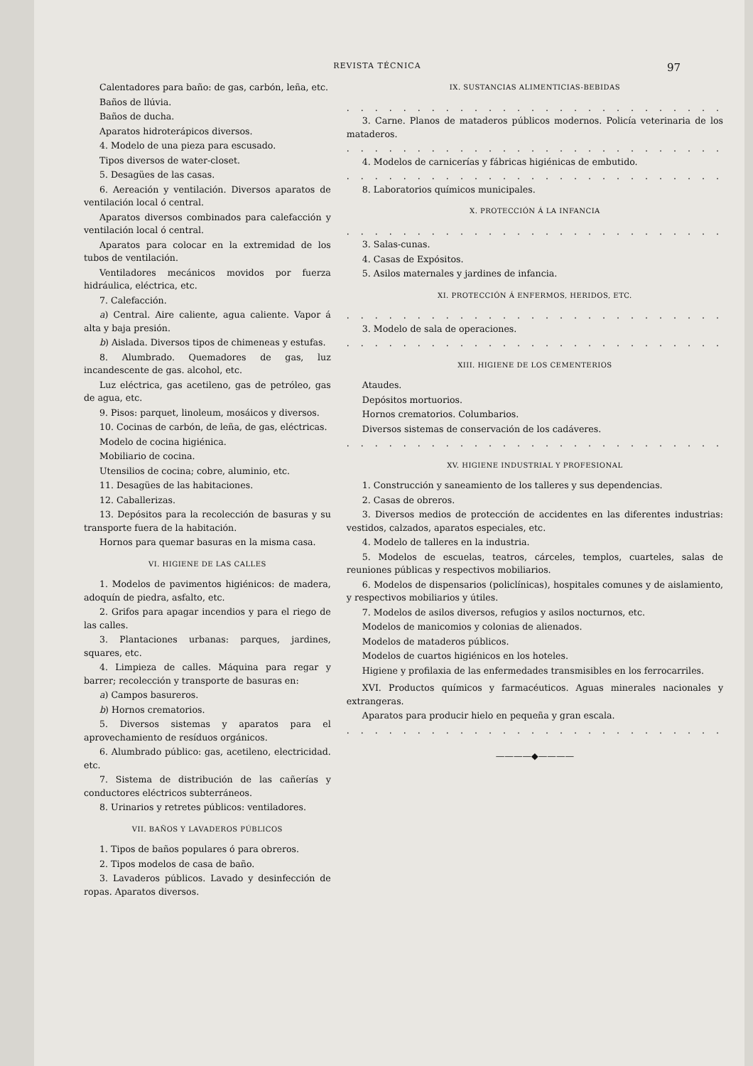REVISTA TÉCNICA 97
Calentadores para baño: de gas, carbón, leña, etc.
Baños de llúvia.
Baños de ducha.
Aparatos hidroterápicos diversos.
4. Modelo de una pieza para escusado.
Tipos diversos de water-closet.
5. Desagües de las casas.
6. Aereación y ventilación. Diversos aparatos de ventilación local ó central.
Aparatos diversos combinados para calefacción y ventilación local ó central.
Aparatos para colocar en la extremidad de los tubos de ventilación.
Ventiladores mecánicos movidos por fuerza hidráulica, eléctrica, etc.
7. Calefacción.
a) Central. Aire caliente, agua caliente. Vapor á alta y baja presión.
b) Aislada. Diversos tipos de chimeneas y estufas.
8. Alumbrado. Quemadores de gas, luz incandescente de gas. alcohol, etc.
Luz eléctrica, gas acetileno, gas de petróleo, gas de agua, etc.
9. Pisos: parquet, linoleum, mosáicos y diversos.
10. Cocinas de carbón, de leña, de gas, eléctricas.
Modelo de cocina higiénica.
Mobiliario de cocina.
Utensilios de cocina; cobre, aluminio, etc.
11. Desagües de las habitaciones.
12. Caballerizas.
13. Depósitos para la recolección de basuras y su transporte fuera de la habitación.
Hornos para quemar basuras en la misma casa.
VI. HIGIENE DE LAS CALLES
1. Modelos de pavimentos higiénicos: de madera, adoquín de piedra, asfalto, etc.
2. Grifos para apagar incendios y para el riego de las calles.
3. Plantaciones urbanas: parques, jardines, squares, etc.
4. Limpieza de calles. Máquina para regar y barrer; recolección y transporte de basuras en:
a) Campos basureros.
b) Hornos crematorios.
5. Diversos sistemas y aparatos para el aprovechamiento de resíduos orgánicos.
6. Alumbrado público: gas, acetileno, electricidad. etc.
7. Sistema de distribución de las cañerías y conductores eléctricos subterráneos.
8. Urinarios y retretes públicos: ventiladores.
VII. BAÑOS Y LAVADEROS PÚBLICOS
1. Tipos de baños populares ó para obreros.
2. Tipos modelos de casa de baño.
3. Lavaderos públicos. Lavado y desinfección de ropas. Aparatos diversos.
IX. SUSTANCIAS ALIMENTICIAS-BEBIDAS
. . . . . . . . . . . . . . . . . . . . . . . . . . .
3. Carne. Planos de mataderos públicos modernos. Policía veterinaria de los mataderos.
. . . . . . . . . . . . . . . . . . . . . . . . . . .
4. Modelos de carnicerías y fábricas higiénicas de embutido.
. . . . . . . . . . . . . . . . . . . . . . . . . . .
8. Laboratorios químicos municipales.
X. PROTECCIÓN Á LA INFANCIA
. . . . . . . . . . . . . . . . . . . . . . . . . . .
3. Salas-cunas.
4. Casas de Expósitos.
5. Asilos maternales y jardines de infancia.
XI. PROTECCIÓN Á ENFERMOS, HERIDOS, ETC.
. . . . . . . . . . . . . . . . . . . . . . . . . . .
3. Modelo de sala de operaciones.
. . . . . . . . . . . . . . . . . . . . . . . . . . .
XIII. HIGIENE DE LOS CEMENTERIOS
Ataudes.
Depósitos mortuorios.
Hornos crematorios. Columbarios.
Diversos sistemas de conservación de los cadáveres.
. . . . . . . . . . . . . . . . . . . . . . . . . . .
XV. HIGIENE INDUSTRIAL Y PROFESIONAL
1. Construcción y saneamiento de los talleres y sus dependencias.
2. Casas de obreros.
3. Diversos medios de protección de accidentes en las diferentes industrias: vestidos, calzados, aparatos especiales, etc.
4. Modelo de talleres en la industria.
5. Modelos de escuelas, teatros, cárceles, templos, cuarteles, salas de reuniones públicas y respectivos mobiliarios.
6. Modelos de dispensarios (policlínicas), hospitales comunes y de aislamiento, y respectivos mobiliarios y útiles.
7. Modelos de asilos diversos, refugios y asilos nocturnos, etc.
Modelos de manicomios y colonias de alienados.
Modelos de mataderos públicos.
Modelos de cuartos higiénicos en los hoteles.
Higiene y profilaxia de las enfermedades transmisibles en los ferrocarriles.
XVI. Productos químicos y farmacéuticos. Aguas minerales nacionales y extrangeras.
Aparatos para producir hielo en pequeña y gran escala.
. . . . . . . . . . . . . . . . . . . . . . . . . . .
————◆————